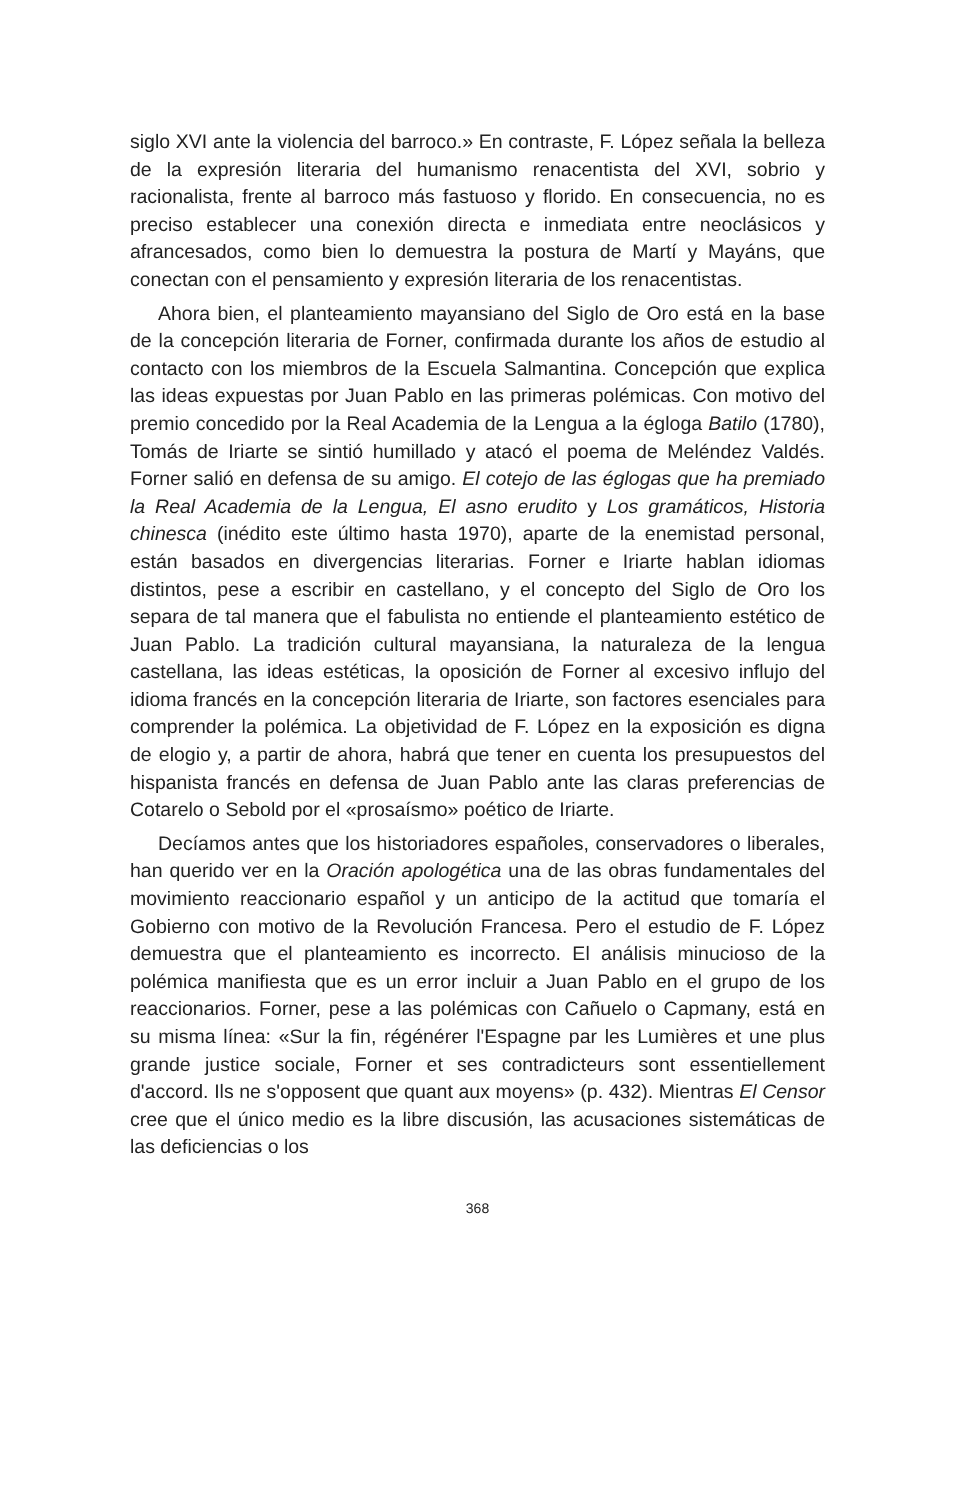siglo XVI ante la violencia del barroco.» En contraste, F. López señala la belleza de la expresión literaria del humanismo renacentista del XVI, sobrio y racionalista, frente al barroco más fastuoso y florido. En consecuencia, no es preciso establecer una conexión directa e inmediata entre neoclásicos y afrancesados, como bien lo demuestra la postura de Martí y Mayáns, que conectan con el pensamiento y expresión literaria de los renacentistas.
Ahora bien, el planteamiento mayansiano del Siglo de Oro está en la base de la concepción literaria de Forner, confirmada durante los años de estudio al contacto con los miembros de la Escuela Salmantina. Concepción que explica las ideas expuestas por Juan Pablo en las primeras polémicas. Con motivo del premio concedido por la Real Academia de la Lengua a la égloga Batilo (1780), Tomás de Iriarte se sintió humillado y atacó el poema de Meléndez Valdés. Forner salió en defensa de su amigo. El cotejo de las églogas que ha premiado la Real Academia de la Lengua, El asno erudito y Los gramáticos, Historia chinesca (inédito este último hasta 1970), aparte de la enemistad personal, están basados en divergencias literarias. Forner e Iriarte hablan idiomas distintos, pese a escribir en castellano, y el concepto del Siglo de Oro los separa de tal manera que el fabulista no entiende el planteamiento estético de Juan Pablo. La tradición cultural mayansiana, la naturaleza de la lengua castellana, las ideas estéticas, la oposición de Forner al excesivo influjo del idioma francés en la concepción literaria de Iriarte, son factores esenciales para comprender la polémica. La objetividad de F. López en la exposición es digna de elogio y, a partir de ahora, habrá que tener en cuenta los presupuestos del hispanista francés en defensa de Juan Pablo ante las claras preferencias de Cotarelo o Sebold por el «prosaísmo» poético de Iriarte.
Decíamos antes que los historiadores españoles, conservadores o liberales, han querido ver en la Oración apologética una de las obras fundamentales del movimiento reaccionario español y un anticipo de la actitud que tomaría el Gobierno con motivo de la Revolución Francesa. Pero el estudio de F. López demuestra que el planteamiento es incorrecto. El análisis minucioso de la polémica manifiesta que es un error incluir a Juan Pablo en el grupo de los reaccionarios. Forner, pese a las polémicas con Cañuelo o Capmany, está en su misma línea: «Sur la fin, régénérer l'Espagne par les Lumières et une plus grande justice sociale, Forner et ses contradicteurs sont essentiellement d'accord. Ils ne s'opposent que quant aux moyens» (p. 432). Mientras El Censor cree que el único medio es la libre discusión, las acusaciones sistemáticas de las deficiencias o los
368